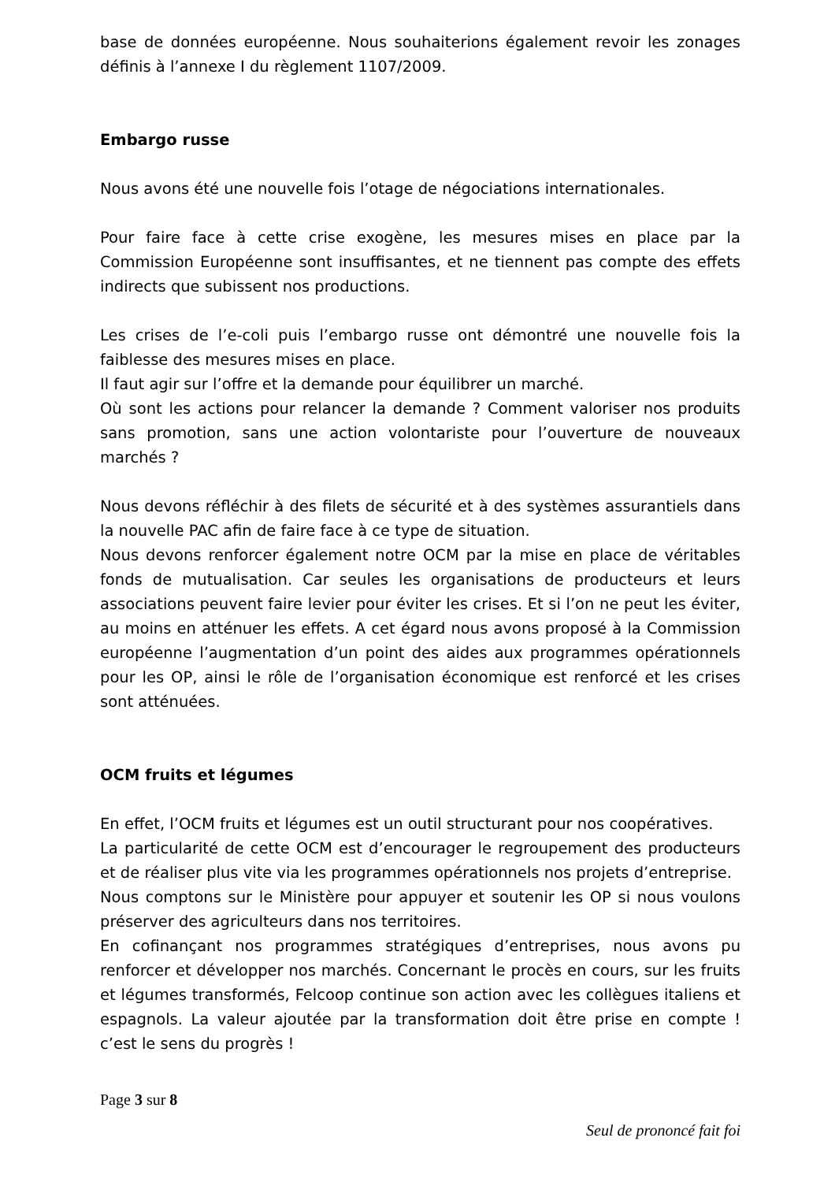base de données européenne. Nous souhaiterions également revoir les zonages définis à l’annexe I du règlement 1107/2009.
Embargo russe
Nous avons été une nouvelle fois l’otage de négociations internationales.
Pour faire face à cette crise exogène, les mesures mises en place par la Commission Européenne sont insuffisantes, et ne tiennent pas compte des effets indirects que subissent nos productions.
Les crises de l’e-coli puis l’embargo russe ont démontré une nouvelle fois la faiblesse des mesures mises en place.
Il faut agir sur l’offre et la demande pour équilibrer un marché.
Où sont les actions pour relancer la demande ? Comment valoriser nos produits sans promotion, sans une action volontariste pour l’ouverture de nouveaux marchés ?
Nous devons réfléchir à des filets de sécurité et à des systèmes assurantiels dans la nouvelle PAC afin de faire face à ce type de situation.
Nous devons renforcer également notre OCM par la mise en place de véritables fonds de mutualisation. Car seules les organisations de producteurs et leurs associations peuvent faire levier pour éviter les crises. Et si l’on ne peut les éviter, au moins en atténuer les effets. A cet égard nous avons proposé à la Commission européenne l’augmentation d’un point des aides aux programmes opérationnels pour les OP, ainsi le rôle de l’organisation économique est renforcé et les crises sont atténuées.
OCM fruits et légumes
En effet, l’OCM fruits et légumes est un outil structurant pour nos coopératives.
La particularité de cette OCM est d’encourager le regroupement des producteurs et de réaliser plus vite via les programmes opérationnels nos projets d’entreprise.
Nous comptons sur le Ministère pour appuyer et soutenir les OP si nous voulons préserver des agriculteurs dans nos territoires.
En cofinançant nos programmes stratégiques d’entreprises, nous avons pu renforcer et développer nos marchés. Concernant le procès en cours, sur les fruits et légumes transformés, Felcoop continue son action avec les collègues italiens et espagnols. La valeur ajoutée par la transformation doit être prise en compte ! c’est le sens du progrès !
Page 3 sur 8
Seul de prononcé fait foi